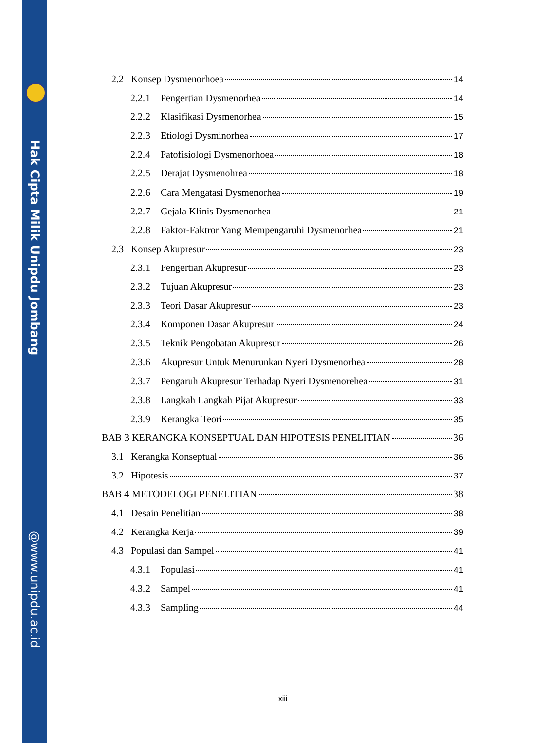Hak Cipta Milik Unipdu Jombang
@www.unipdu.ac.id
2.2 Konsep Dysmenorhoea 14
2.2.1 Pengertian Dysmenorhea 14
2.2.2 Klasifikasi Dysmenorhea 15
2.2.3 Etiologi Dysminorhea 17
2.2.4 Patofisiologi Dysmenorhoea 18
2.2.5 Derajat Dysmenohrea 18
2.2.6 Cara Mengatasi Dysmenorhea 19
2.2.7 Gejala Klinis Dysmenorhea 21
2.2.8 Faktor-Faktror Yang Mempengaruhi Dysmenorhea 21
2.3 Konsep Akupresur 23
2.3.1 Pengertian Akupresur 23
2.3.2 Tujuan Akupresur 23
2.3.3 Teori Dasar Akupresur 23
2.3.4 Komponen Dasar Akupresur 24
2.3.5 Teknik Pengobatan Akupresur 26
2.3.6 Akupresur Untuk Menurunkan Nyeri Dysmenorhea 28
2.3.7 Pengaruh Akupresur Terhadap Nyeri Dysmenorehea 31
2.3.8 Langkah Langkah Pijat Akupresur 33
2.3.9 Kerangka Teori 35
BAB 3 KERANGKA KONSEPTUAL DAN HIPOTESIS PENELITIAN 36
3.1 Kerangka Konseptual 36
3.2 Hipotesis 37
BAB 4 METODELOGI PENELITIAN 38
4.1 Desain Penelitian 38
4.2 Kerangka Kerja 39
4.3 Populasi dan Sampel 41
4.3.1 Populasi 41
4.3.2 Sampel 41
4.3.3 Sampling 44
xiii